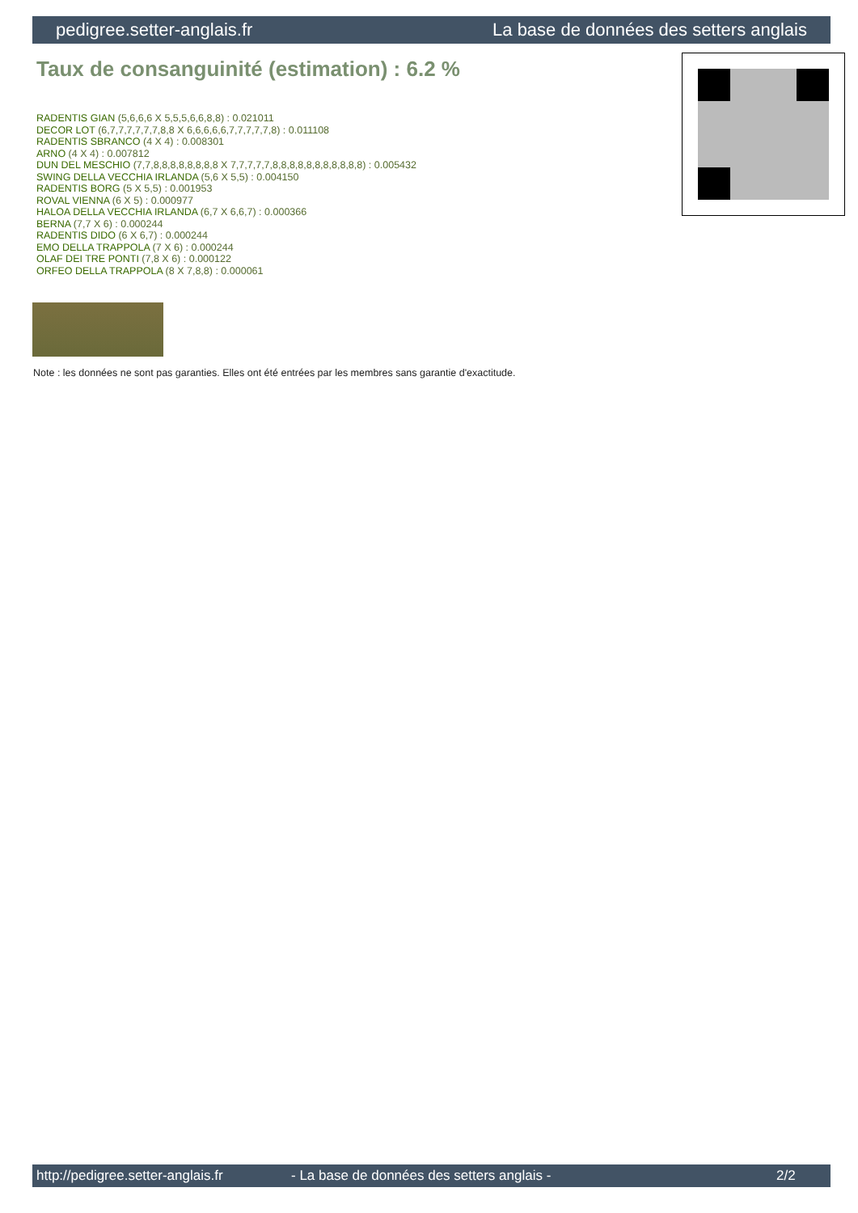pedigree.setter-anglais.fr La base de données des setters anglais
Taux de consanguinité (estimation) : 6.2 %
RADENTIS GIAN (5,6,6,6 X 5,5,5,6,6,8,8) : 0.021011
DECOR LOT (6,7,7,7,7,7,7,8,8 X 6,6,6,6,6,7,7,7,7,7,8) : 0.011108
RADENTIS SBRANCO (4 X 4) : 0.008301
ARNO (4 X 4) : 0.007812
DUN DEL MESCHIO (7,7,8,8,8,8,8,8,8,8 X 7,7,7,7,7,8,8,8,8,8,8,8,8,8,8,8) : 0.005432
SWING DELLA VECCHIA IRLANDA (5,6 X 5,5) : 0.004150
RADENTIS BORG (5 X 5,5) : 0.001953
ROVAL VIENNA (6 X 5) : 0.000977
HALOA DELLA VECCHIA IRLANDA (6,7 X 6,6,7) : 0.000366
BERNA (7,7 X 6) : 0.000244
RADENTIS DIDO (6 X 6,7) : 0.000244
EMO DELLA TRAPPOLA (7 X 6) : 0.000244
OLAF DEI TRE PONTI (7,8 X 6) : 0.000122
ORFEO DELLA TRAPPOLA (8 X 7,8,8) : 0.000061
Note : les données ne sont pas garanties. Elles ont été entrées par les membres sans garantie d'exactitude.
http://pedigree.setter-anglais.fr - La base de données des setters anglais - 2/2